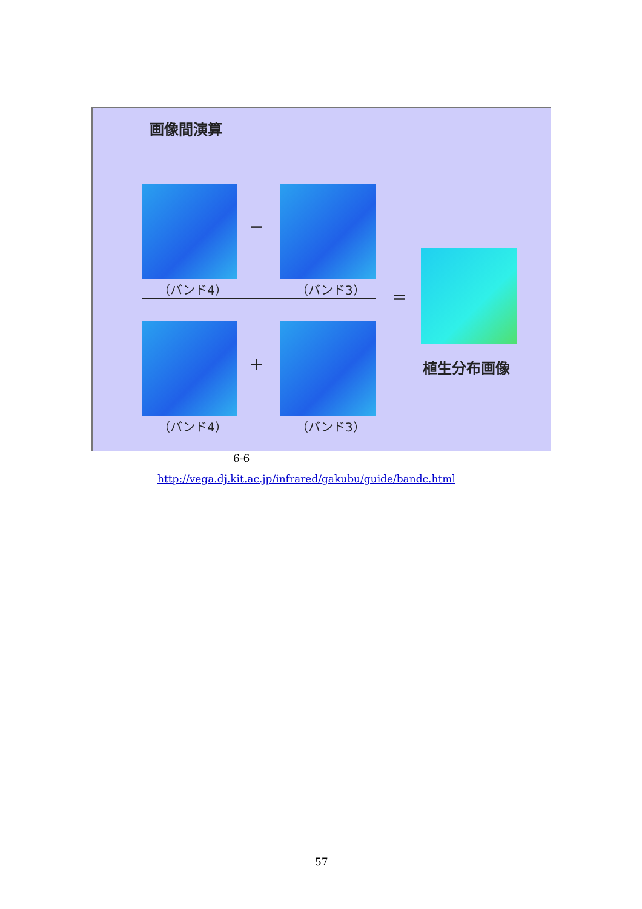画像間演算
−
（バンド4） （バンド3） =
+
（バンド4） （バンド3）
植生分布画像
6-6
http://vega.dj.kit.ac.jp/infrared/gakubu/guide/bandc.html
57